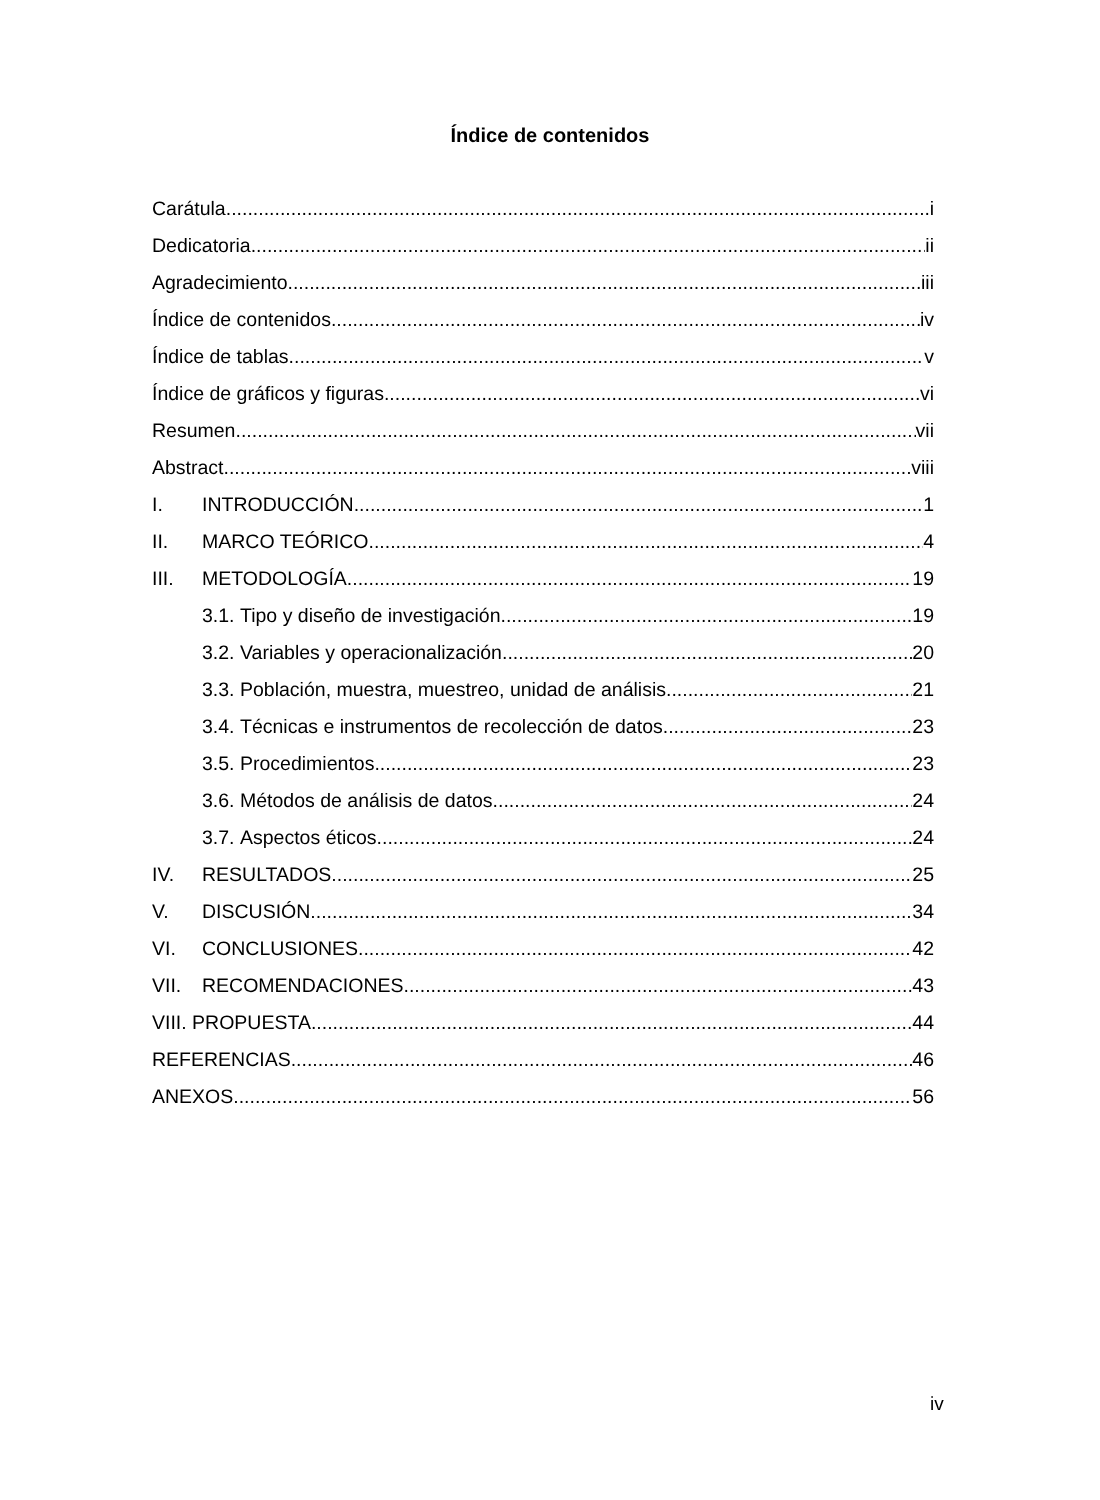Índice de contenidos
Carátula i
Dedicatoria ii
Agradecimiento iii
Índice de contenidos iv
Índice de tablas v
Índice de gráficos y figuras vi
Resumen vii
Abstract viii
I. INTRODUCCIÓN 1
II. MARCO TEÓRICO 4
III. METODOLOGÍA 19
3.1. Tipo y diseño de investigación 19
3.2. Variables y operacionalización 20
3.3. Población, muestra, muestreo, unidad de análisis 21
3.4. Técnicas e instrumentos de recolección de datos 23
3.5. Procedimientos 23
3.6. Métodos de análisis de datos 24
3.7. Aspectos éticos 24
IV. RESULTADOS 25
V. DISCUSIÓN 34
VI. CONCLUSIONES 42
VII. RECOMENDACIONES 43
VIII. PROPUESTA 44
REFERENCIAS 46
ANEXOS 56
iv